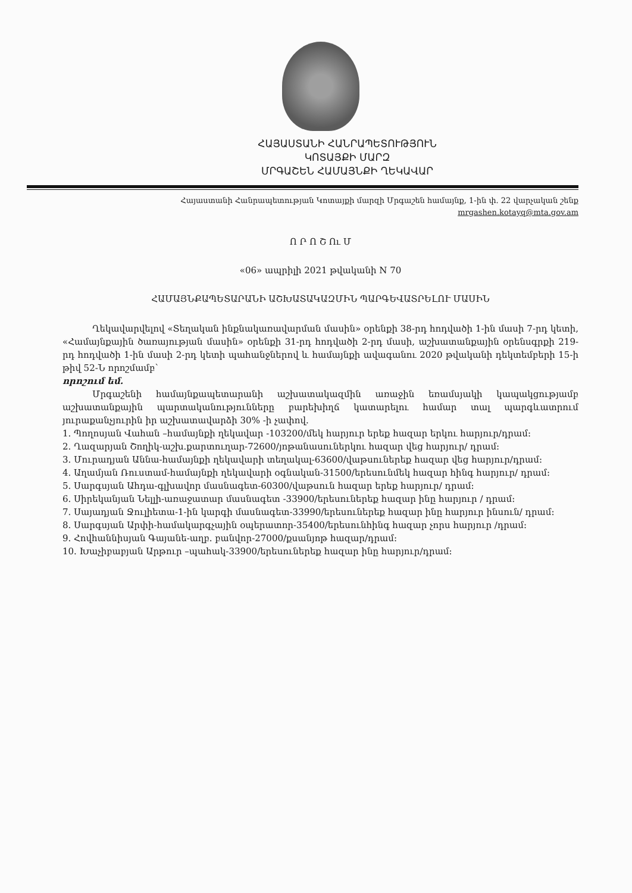ՀԱՅԱՍՏԱՆԻ ՀԱՆՐԱՊԵՏՈՒԹՅՈՒՆ
ԿՈՏԱՅՔԻ ՄԱՐԶ
ՄՐԳԱՇԵՆ ՀԱՄԱՅՆՔԻ ՂԵԿԱՎԱՐ
Հայաստանի Հանրապետության Կոտայքի մարզի Մրգաշեն համայնք, 1-ին փ. 22 վարչական շենք
mrgashen.kotayq@mta.gov.am
Ո Ր Ո Շ Ու Մ
«06» ապրիլի 2021 թվականի N 70
ՀԱՄԱՅՆՔԱՊԵՏԱՐԱՆԻ ԱՇԽԱՏԱԿԱԶՄԻՆ ՊԱՐԳԵՎԱՏՐԵԼՈՒ ՄԱՍԻՆ
Ղեկավարվելով «Տեղական ինքնակառավարման մասին» օրենքի 38-րդ հոդվածի 1-ին մասի 7-րդ կետի, «Համայնքային ծառայության մասին» օրենքի 31-րդ հոդվածի 2-րդ մասի, աշխատանքային օրենսգրքի 219-րդ հոդվածի 1-ին մասի 2-րդ կետի պահանջներով և համայնքի ավագանու 2020 թվականի դեկտեմբերի 15-ի թիվ 52-Ն որոշմամբ`
որոշում եմ.
Մրգաշենի համայնքապետարանի աշխատակազմին առաջին եռամսյակի կապակցությամբ աշխատանքային պարտականությունները բարեխիղճ կատարելու համար տալ պարգևատրում յուրաքանչյուրին իր աշխատավարձի 30% -ի չափով.
1. Պողոսյան Վահան –համայնքի ղեկավար -103200/մեկ հարյուր երեք հազար երկու հարյուր/դրամ:
2. Ղազարյան Շողիկ-աշխ.քարտուղար-72600/յոթանասուներկու հազար վեց հարյուր/ դրամ:
3. Մուրադյան Աննա-համայնքի ղեկավարի տեղակալ-63600/վաթսուներեք հազար վեց հարյուր/դրամ:
4. Աղամյան Ռուստամ-համայնքի ղեկավարի օգնական-31500/երեսունմեկ հազար հինգ հարյուր/ դրամ:
5. Սարգսյան Ահդա-գլխավոր մասնագետ-60300/վաթսուն հազար երեք հարյուր/ դրամ:
6. Սիրեկանյան Նելլի-առաջատար մասնագետ -33900/երեսուներեք հազար ինը հարյուր / դրամ:
7. Սայադյան Ջուլիետա-1-ին կարգի մասնագետ-33990/երեսուներեք հազար ինը հարյուր ինսուն/ դրամ:
8. Սարգսյան Արփի-համակարգչային օպերատոր-35400/երեսունհինգ հազար չորս հարյուր /դրամ:
9. Հովհաննիսյան Գայանե-աղբ. բանվոր-27000/քսանյոթ հազար/դրամ:
10. Խաչիբաբյան Արթուր –պահակ-33900/երեսուներեք հազար ինը հարյուր/դրամ: